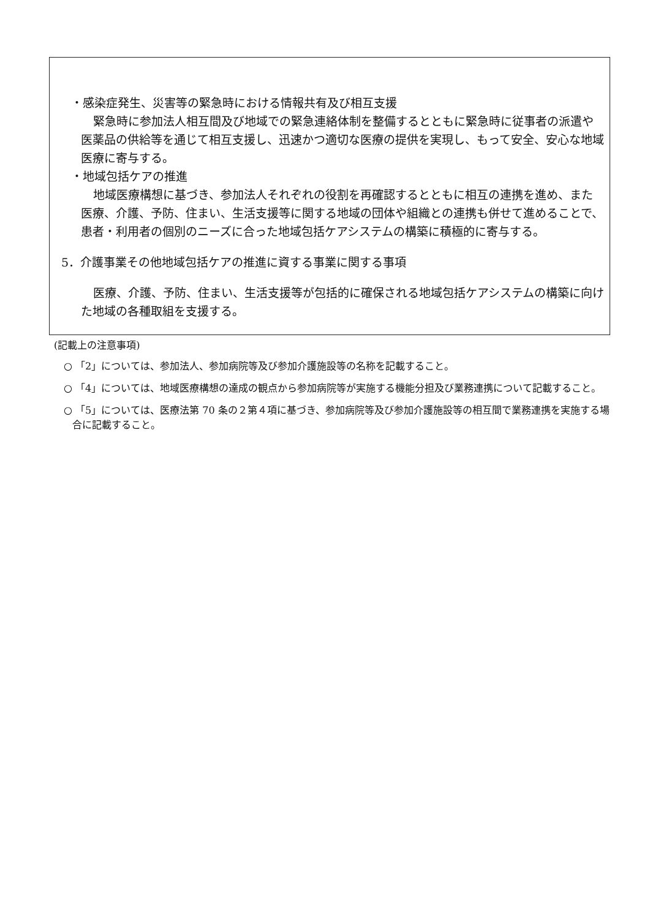・感染症発生、災害等の緊急時における情報共有及び相互支援
緊急時に参加法人相互間及び地域での緊急連絡体制を整備するとともに緊急時に従事者の派遣や医薬品の供給等を通じて相互支援し、迅速かつ適切な医療の提供を実現し、もって安全、安心な地域医療に寄与する。
・地域包括ケアの推進
地域医療構想に基づき、参加法人それぞれの役割を再確認するとともに相互の連携を進め、また医療、介護、予防、住まい、生活支援等に関する地域の団体や組織との連携も併せて進めることで、患者・利用者の個別のニーズに合った地域包括ケアシステムの構築に積極的に寄与する。
5．介護事業その他地域包括ケアの推進に資する事業に関する事項
医療、介護、予防、住まい、生活支援等が包括的に確保される地域包括ケアシステムの構築に向けた地域の各種取組を支援する。
(記載上の注意事項)
○ 「2」については、参加法人、参加病院等及び参加介護施設等の名称を記載すること。
○ 「4」については、地域医療構想の達成の観点から参加病院等が実施する機能分担及び業務連携について記載すること。
○ 「5」については、医療法第 70 条の２第４項に基づき、参加病院等及び参加介護施設等の相互間で業務連携を実施する場合に記載すること。